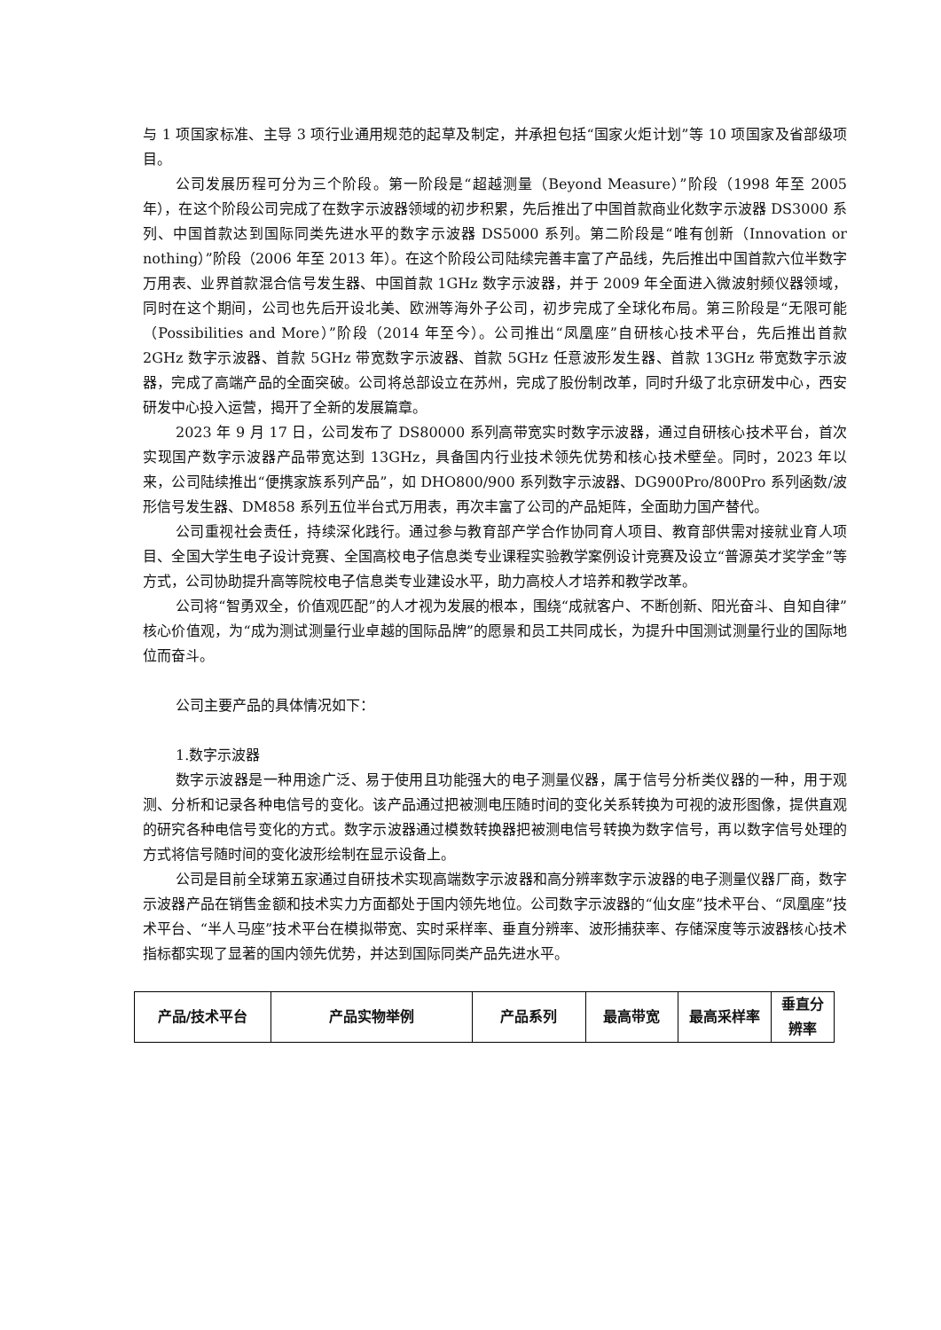与 1 项国家标准、主导 3 项行业通用规范的起草及制定，并承担包括“国家火炬计划”等 10 项国家及省部级项目。
公司发展历程可分为三个阶段。第一阶段是“超越测量（Beyond Measure）”阶段（1998 年至 2005 年），在这个阶段公司完成了在数字示波器领域的初步积累，先后推出了中国首款商业化数字示波器 DS3000 系列、中国首款达到国际同类先进水平的数字示波器 DS5000 系列。第二阶段是“唯有创新（Innovation or nothing）”阶段（2006 年至 2013 年）。在这个阶段公司陆续完善丰富了产品线，先后推出中国首款六位半数字万用表、业界首款混合信号发生器、中国首款 1GHz 数字示波器，并于 2009 年全面进入微波射频仪器领域，同时在这个期间，公司也先后开设北美、欧洲等海外子公司，初步完成了全球化布局。第三阶段是“无限可能（Possibilities and More）”阶段（2014 年至今）。公司推出“凤凰座”自研核心技术平台，先后推出首款 2GHz 数字示波器、首款 5GHz 带宽数字示波器、首款 5GHz 任意波形发生器、首款 13GHz 带宽数字示波器，完成了高端产品的全面突破。公司将总部设立在苏州，完成了股份制改革，同时升级了北京研发中心，西安研发中心投入运营，揭开了全新的发展篇章。
2023 年 9 月 17 日，公司发布了 DS80000 系列高带宽实时数字示波器，通过自研核心技术平台，首次实现国产数字示波器产品带宽达到 13GHz，具备国内行业技术领先优势和核心技术壁垒。同时，2023 年以来，公司陆续推出“便携家族系列产品”，如 DHO800/900 系列数字示波器、DG900Pro/800Pro 系列函数/波形信号发生器、DM858 系列五位半台式万用表，再次丰富了公司的产品矩阵，全面助力国产替代。
公司重视社会责任，持续深化践行。通过参与教育部产学合作协同育人项目、教育部供需对接就业育人项目、全国大学生电子设计竞赛、全国高校电子信息类专业课程实验教学案例设计竞赛及设立“普源英才奖学金”等方式，公司协助提升高等院校电子信息类专业建设水平，助力高校人才培养和教学改革。
公司将“智勇双全，价值观匹配”的人才视为发展的根本，围绕“成就客户、不断创新、阳光奋斗、自知自律”核心价值观，为“成为测试测量行业卓越的国际品牌”的愿景和员工共同成长，为提升中国测试测量行业的国际地位而奋斗。
公司主要产品的具体情况如下：
1.数字示波器
数字示波器是一种用途广泛、易于使用且功能强大的电子测量仪器，属于信号分析类仪器的一种，用于观测、分析和记录各种电信号的变化。该产品通过把被测电压随时间的变化关系转换为可视的波形图像，提供直观的研究各种电信号变化的方式。数字示波器通过模数转换器把被测电信号转换为数字信号，再以数字信号处理的方式将信号随时间的变化波形绘制在显示设备上。
公司是目前全球第五家通过自研技术实现高端数字示波器和高分辨率数字示波器的电子测量仪器厂商，数字示波器产品在销售金额和技术实力方面都处于国内领先地位。公司数字示波器的“仙女座”技术平台、“凤凰座”技术平台、“半人马座”技术平台在模拟带宽、实时采样率、垂直分辨率、波形捕获率、存储深度等示波器核心技术指标都实现了显著的国内领先优势，并达到国际同类产品先进水平。
| 产品/技术平台 | 产品实物举例 | 产品系列 | 最高带宽 | 最高采样率 | 垂直分辨率 |
| --- | --- | --- | --- | --- | --- |